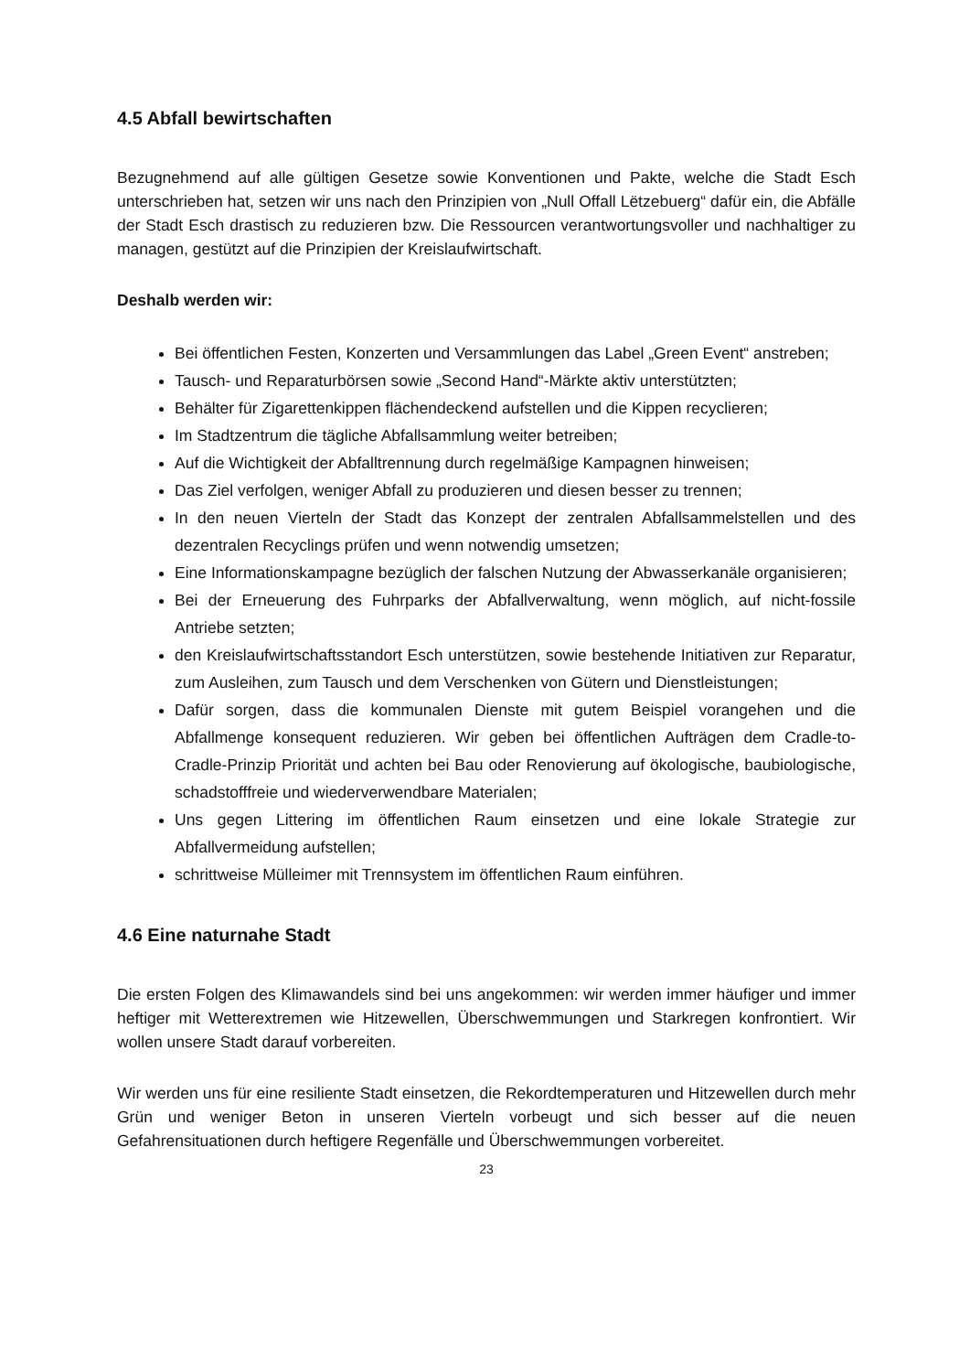4.5 Abfall bewirtschaften
Bezugnehmend auf alle gültigen Gesetze sowie Konventionen und Pakte, welche die Stadt Esch unterschrieben hat, setzen wir uns nach den Prinzipien von „Null Offall Lëtzebuerg“ dafür ein, die Abfälle der Stadt Esch drastisch zu reduzieren bzw. Die Ressourcen verantwortungsvoller und nachhaltiger zu managen, gestützt auf die Prinzipien der Kreislaufwirtschaft.
Deshalb werden wir:
Bei öffentlichen Festen, Konzerten und Versammlungen das Label „Green Event“ anstreben;
Tausch- und Reparaturbörsen sowie „Second Hand“-Märkte aktiv unterstützten;
Behälter für Zigarettenkippen flächendeckend aufstellen und die Kippen recyclieren;
Im Stadtzentrum die tägliche Abfallsammlung weiter betreiben;
Auf die Wichtigkeit der Abfalltrennung durch regelmäßige Kampagnen hinweisen;
Das Ziel verfolgen, weniger Abfall zu produzieren und diesen besser zu trennen;
In den neuen Vierteln der Stadt das Konzept der zentralen Abfallsammelstellen und des dezentralen Recyclings prüfen und wenn notwendig umsetzen;
Eine Informationskampagne bezüglich der falschen Nutzung der Abwasserkanäle organisieren;
Bei der Erneuerung des Fuhrparks der Abfallverwaltung, wenn möglich, auf nicht-fossile Antriebe setzten;
den Kreislaufwirtschaftsstandort Esch unterstützen, sowie bestehende Initiativen zur Reparatur, zum Ausleihen, zum Tausch und dem Verschenken von Gütern und Dienstleistungen;
Dafür sorgen, dass die kommunalen Dienste mit gutem Beispiel vorangehen und die Abfallmenge konsequent reduzieren. Wir geben bei öffentlichen Aufträgen dem Cradle-to-Cradle-Prinzip Priorität und achten bei Bau oder Renovierung auf ökologische, baubiologische, schadstofffreie und wiederverwendbare Materialen;
Uns gegen Littering im öffentlichen Raum einsetzen und eine lokale Strategie zur Abfallvermeidung aufstellen;
schrittweise Mülleimer mit Trennsystem im öffentlichen Raum einführen.
4.6 Eine naturnahe Stadt
Die ersten Folgen des Klimawandels sind bei uns angekommen: wir werden immer häufiger und immer heftiger mit Wetterextremen wie Hitzewellen, Überschwemmungen und Starkregen konfrontiert. Wir wollen unsere Stadt darauf vorbereiten.
Wir werden uns für eine resiliente Stadt einsetzen, die Rekordtemperaturen und Hitzewellen durch mehr Grün und weniger Beton in unseren Vierteln vorbeugt und sich besser auf die neuen Gefahrensituationen durch heftigere Regenfälle und Überschwemmungen vorbereitet.
23